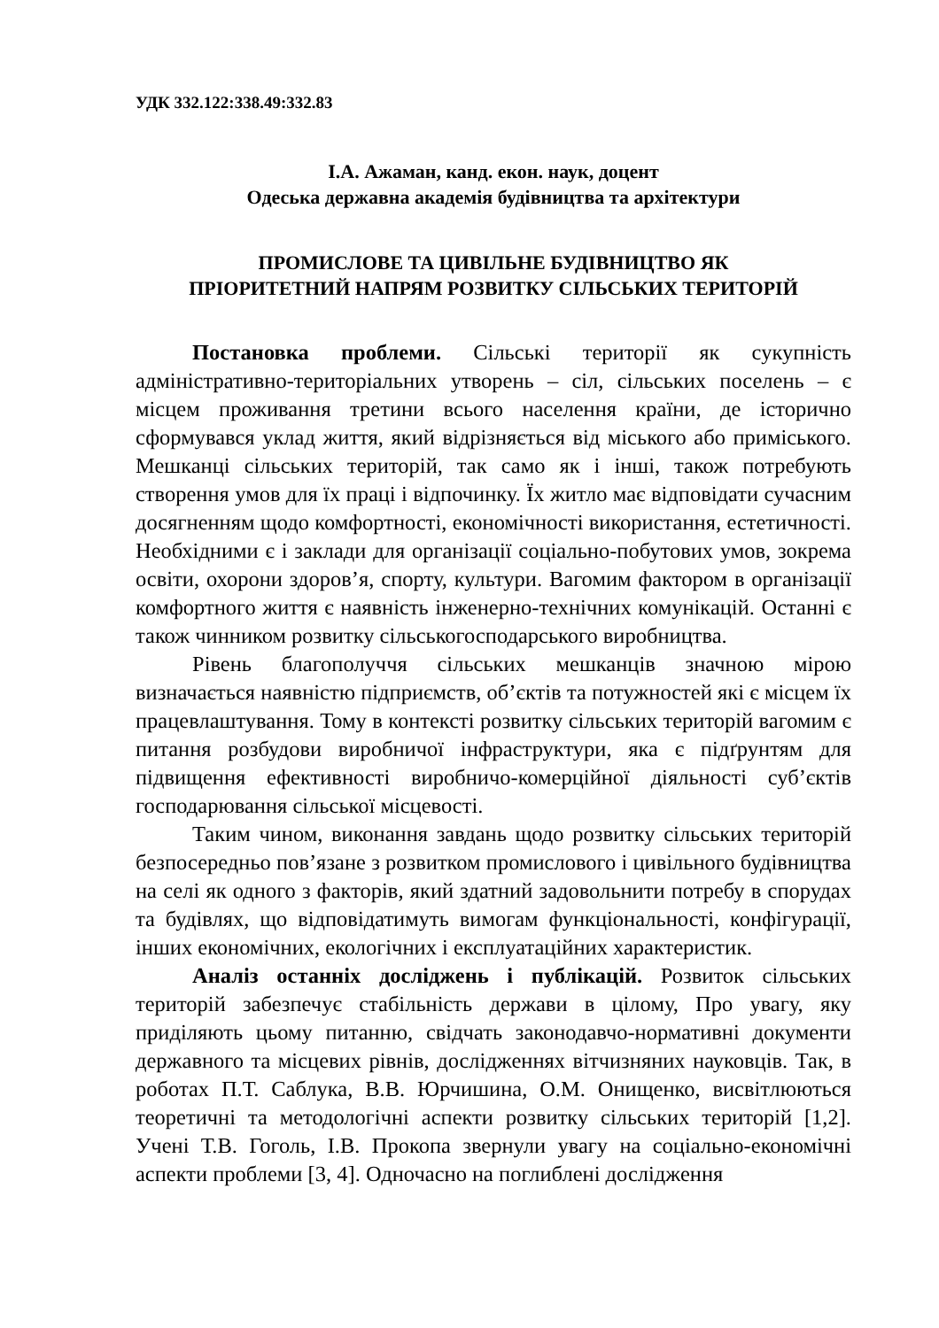УДК 332.122:338.49:332.83
І.А. Ажаман, канд. екон. наук, доцент
Одеська державна академія будівництва та архітектури
ПРОМИСЛОВЕ ТА ЦИВІЛЬНЕ БУДІВНИЦТВО ЯК
ПРІОРИТЕТНИЙ НАПРЯМ РОЗВИТКУ СІЛЬСЬКИХ ТЕРИТОРІЙ
Постановка проблеми. Сільські території як сукупність адміністративно-територіальних утворень – сіл, сільських поселень – є місцем проживання третини всього населення країни, де історично сформувався уклад життя, який відрізняється від міського або приміського. Мешканці сільських територій, так само як і інші, також потребують створення умов для їх праці і відпочинку. Їх житло має відповідати сучасним досягненням щодо комфортності, економічності використання, естетичності. Необхідними є і заклади для організації соціально-побутових умов, зокрема освіти, охорони здоров’я, спорту, культури. Вагомим фактором в організації комфортного життя є наявність інженерно-технічних комунікацій. Останні є також чинником розвитку сільськогосподарського виробництва.
Рівень благополуччя сільських мешканців значною мірою визначається наявністю підприємств, об’єктів та потужностей які є місцем їх працевлаштування. Тому в контексті розвитку сільських територій вагомим є питання розбудови виробничої інфраструктури, яка є підґрунтям для підвищення ефективності виробничо-комерційної діяльності суб’єктів господарювання сільської місцевості.
Таким чином, виконання завдань щодо розвитку сільських територій безпосередньо пов’язане з розвитком промислового і цивільного будівництва на селі як одного з факторів, який здатний задовольнити потребу в спорудах та будівлях, що відповідатимуть вимогам функціональності, конфігурації, інших економічних, екологічних і експлуатаційних характеристик.
Аналіз останніх досліджень і публікацій. Розвиток сільських територій забезпечує стабільність держави в цілому, Про увагу, яку приділяють цьому питанню, свідчать законодавчо-нормативні документи державного та місцевих рівнів, дослідженнях вітчизняних науковців. Так, в роботах П.Т. Саблука, В.В. Юрчишина, О.М. Онищенко, висвітлюються теоретичні та методологічні аспекти розвитку сільських територій [1,2]. Учені Т.В. Гоголь, І.В. Прокопа звернули увагу на соціально-економічні аспекти проблеми [3, 4]. Одночасно на поглиблені дослідження